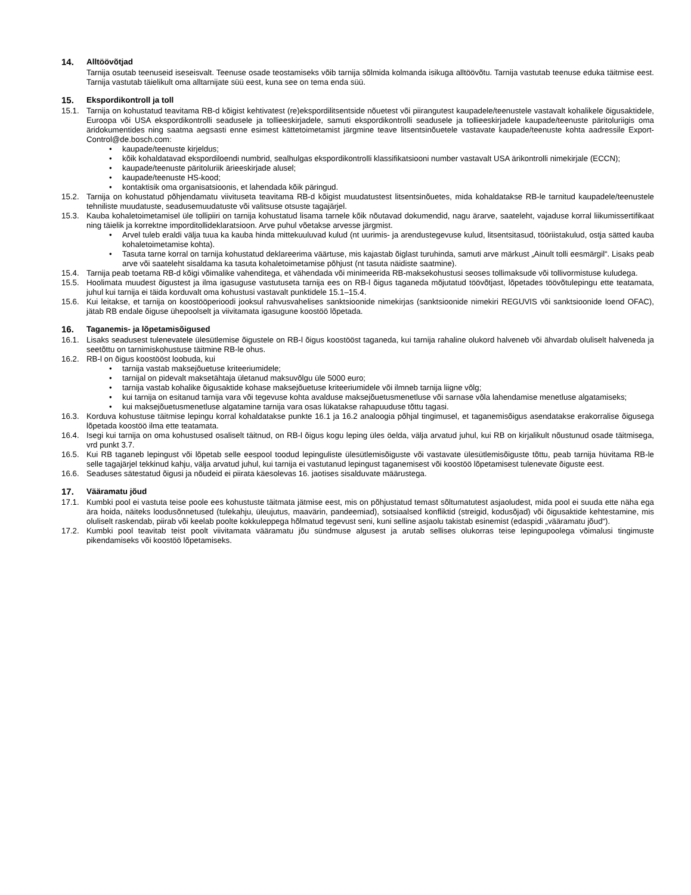14. Alltöövõtjad
Tarnija osutab teenuseid iseseisvalt. Teenuse osade teostamiseks võib tarnija sõlmida kolmanda isikuga alltöövõtu. Tarnija vastutab teenuse eduka täitmise eest. Tarnija vastutab täielikult oma alltarnijate süü eest, kuna see on tema enda süü.
15. Ekspordikontroll ja toll
15.1. Tarnija on kohustatud teavitama RB-d kõigist kehtivatest (re)ekspordilitsentside nõuetest või piirangutest kaupadele/teenustele vastavalt kohalikele õigusaktidele, Euroopa või USA ekspordikontrolli seadusele ja tollieeskirjadele, samuti ekspordikontrolli seadusele ja tollieeskirjadele kaupade/teenuste päritoluriigis oma äridokumentides ning saatma aegsasti enne esimest kättetoimetamist järgmine teave litsentsinõuetele vastavate kaupade/teenuste kohta aadressile Export-Control@de.bosch.com:
• kaupade/teenuste kirjeldus;
• kõik kohaldatavad ekspordiloendi numbrid, sealhulgas ekspordikontrolli klassifikatsiooni number vastavalt USA ärikontrolli nimekirjale (ECCN);
• kaupade/teenuste päritoluriik ärieeskirjade alusel;
• kaupade/teenuste HS-kood;
• kontaktisik oma organisatsioonis, et lahendada kõik päringud.
15.2. Tarnija on kohustatud põhjendamatu viivituseta teavitama RB-d kõigist muudatustest litsentsinõuetes, mida kohaldatakse RB-le tarnitud kaupadele/teenustele tehniliste muudatuste, seadusemuudatuste või valitsuse otsuste tagajärjel.
15.3. Kauba kohaletoimetamisel üle tollipiiri on tarnija kohustatud lisama tarnele kõik nõutavad dokumendid, nagu ärarve, saateleht, vajaduse korral liikumissertifikaat ning täielik ja korrektne imporditollideklaratsioon. Arve puhul võetakse arvesse järgmist.
• Arvel tuleb eraldi välja tuua ka kauba hinda mittekuuluvad kulud (nt uurimis- ja arendustegevuse kulud, litsentsitasud, tööriistakulud, ostja sätted kauba kohaletoimetamise kohta).
• Tasuta tarne korral on tarnija kohustatud deklareerima väärtuse, mis kajastab õiglast turuhinda, samuti arve märkust „Ainult tolli eesmärgil“. Lisaks peab arve või saateleht sisaldama ka tasuta kohaletoimetamise põhjust (nt tasuta näidiste saatmine).
15.4. Tarnija peab toetama RB-d kõigi võimalike vahenditega, et vähendada või minimeerida RB-maksekohustusi seoses tollimaksude või tollivormistuse kuludega.
15.5. Hoolimata muudest õigustest ja ilma igasuguse vastutuseta tarnija ees on RB-l õigus taganeda mõjutatud töövõtjast, lõpetades töövõtulepingu ette teatamata, juhul kui tarnija ei täida korduvalt oma kohustusi vastavalt punktidele 15.1–15.4.
15.6. Kui leitakse, et tarnija on koostööperioodi jooksul rahvusvahelises sanktsioonide nimekirjas (sanktsioonide nimekiri REGUVIS või sanktsioonide loend OFAC), jätab RB endale õiguse ühepoolselt ja viivitamata igasugune koostöö lõpetada.
16. Taganemis- ja lõpetamisõigused
16.1. Lisaks seadusest tulenevatele ülesütlemise õigustele on RB-l õigus koostööst taganeda, kui tarnija rahaline olukord halveneb või ähvardab oluliselt halveneda ja seetõttu on tarnimiskohustuse täitmine RB-le ohus.
16.2. RB-l on õigus koostööst loobuda, kui
• tarnija vastab maksejõuetuse kriteeriumidele;
• tarnijal on pidevalt maksetähtaja ületanud maksuvõlgu üle 5000 euro;
• tarnija vastab kohalike õigusaktide kohase maksejõuetuse kriteeriumidele või ilmneb tarnija liigne võlg;
• kui tarnija on esitanud tarnija vara või tegevuse kohta avalduse maksejõuetusmenetluse või sarnase võla lahendamise menetluse algatamiseks;
• kui maksejõuetusmenetluse algatamine tarnija vara osas lükatakse rahapuuduse tõttu tagasi.
16.3. Korduva kohustuse täitmise lepingu korral kohaldatakse punkte 16.1 ja 16.2 analoogia põhjal tingimusel, et taganemisõigus asendatakse erakorralise õigusega lõpetada koostöö ilma ette teatamata.
16.4. Isegi kui tarnija on oma kohustused osaliselt täitnud, on RB-l õigus kogu leping üles öelda, välja arvatud juhul, kui RB on kirjalikult nõustunud osade täitmisega, vrd punkt 3.7.
16.5. Kui RB taganeb lepingust või lõpetab selle eespool toodud lepinguliste ülesütlemisõiguste või vastavate ülesütlemisõiguste tõttu, peab tarnija hüvitama RB-le selle tagajärjel tekkinud kahju, välja arvatud juhul, kui tarnija ei vastutanud lepingust taganemisest või koostöö lõpetamisest tulenevate õiguste eest.
16.6. Seaduses sätestatud õigusi ja nõudeid ei piirata käesolevas 16. jaotises sisalduvate määrustega.
17. Vääramatu jõud
17.1. Kumbki pool ei vastuta teise poole ees kohustuste täitmata jätmise eest, mis on põhjustatud temast sõltumatutest asjaoludest, mida pool ei suuda ette näha ega ära hoida, näiteks loodusõnnetused (tulekahju, üleujutus, maavärin, pandeemiad), sotsiaalsed konfliktid (streigid, kodusõjad) või õigusaktide kehtestamine, mis oluliselt raskendab, piirab või keelab poolte kokkuleppega hõlmatud tegevust seni, kuni selline asjaolu takistab esinemist (edaspidi „vääramatu jõud“).
17.2. Kumbki pool teavitab teist poolt viivitamata vääramatu jõu sündmuse algusest ja arutab sellises olukorras teise lepingupoolega võimalusi tingimuste pikendamiseks või koostöö lõpetamiseks.